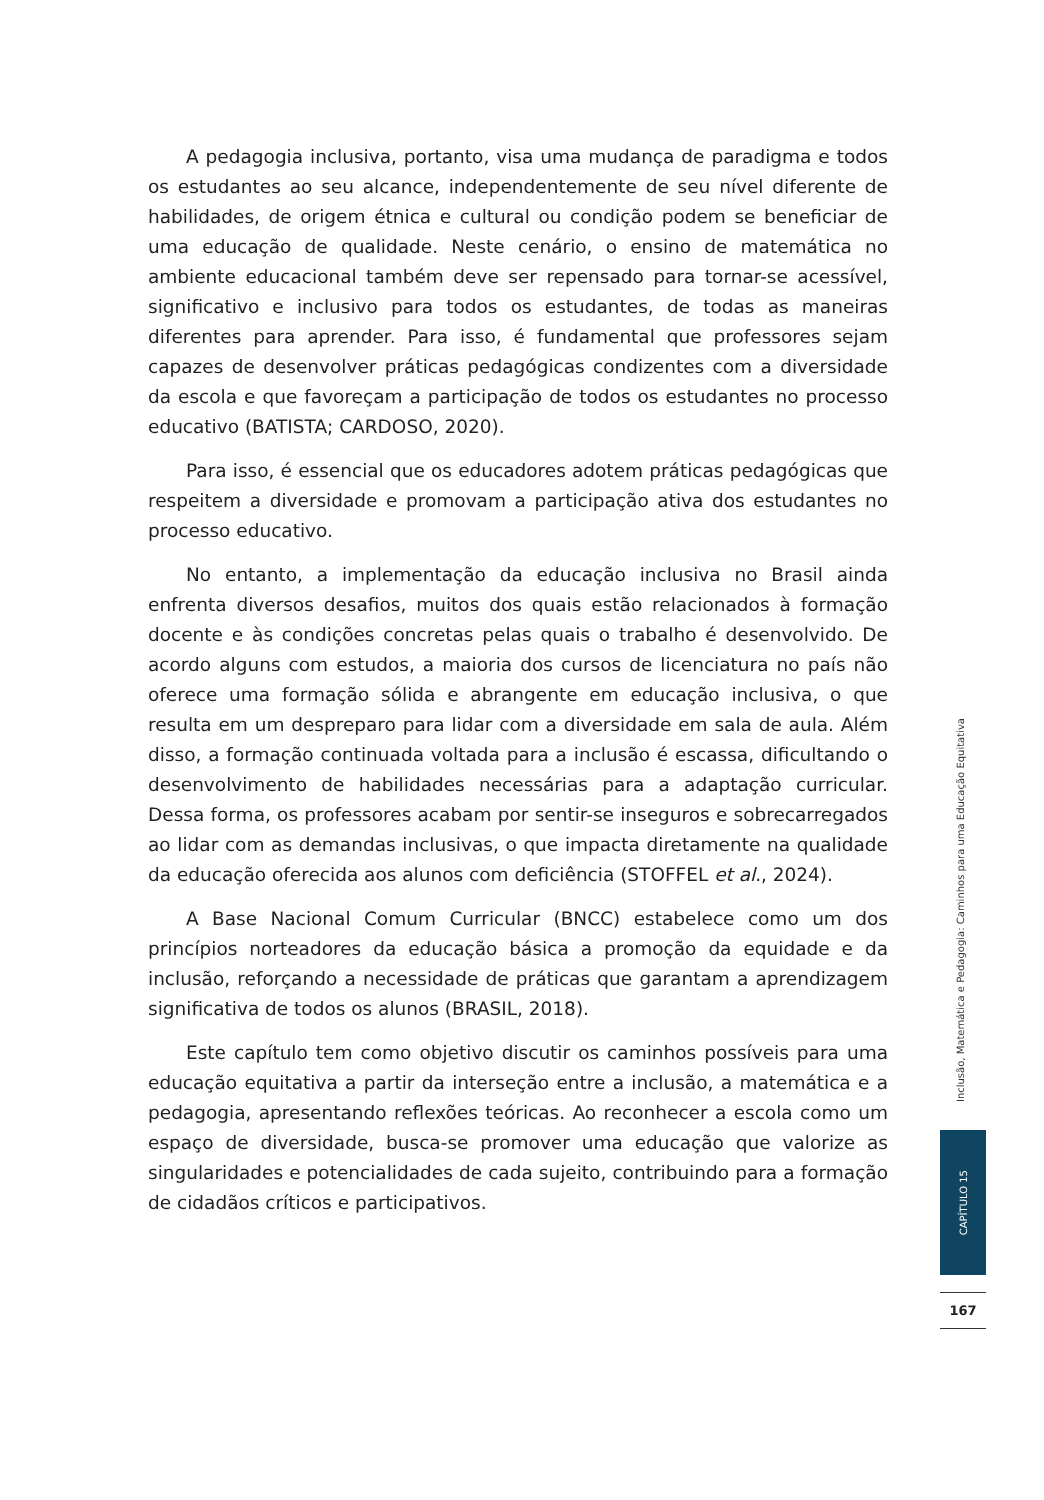A pedagogia inclusiva, portanto, visa uma mudança de paradigma e todos os estudantes ao seu alcance, independentemente de seu nível diferente de habilidades, de origem étnica e cultural ou condição podem se beneficiar de uma educação de qualidade. Neste cenário, o ensino de matemática no ambiente educacional também deve ser repensado para tornar-se acessível, significativo e inclusivo para todos os estudantes, de todas as maneiras diferentes para aprender. Para isso, é fundamental que professores sejam capazes de desenvolver práticas pedagógicas condizentes com a diversidade da escola e que favoreçam a participação de todos os estudantes no processo educativo (BATISTA; CARDOSO, 2020).
Para isso, é essencial que os educadores adotem práticas pedagógicas que respeitem a diversidade e promovam a participação ativa dos estudantes no processo educativo.
No entanto, a implementação da educação inclusiva no Brasil ainda enfrenta diversos desafios, muitos dos quais estão relacionados à formação docente e às condições concretas pelas quais o trabalho é desenvolvido. De acordo alguns com estudos, a maioria dos cursos de licenciatura no país não oferece uma formação sólida e abrangente em educação inclusiva, o que resulta em um despreparo para lidar com a diversidade em sala de aula. Além disso, a formação continuada voltada para a inclusão é escassa, dificultando o desenvolvimento de habilidades necessárias para a adaptação curricular. Dessa forma, os professores acabam por sentir-se inseguros e sobrecarregados ao lidar com as demandas inclusivas, o que impacta diretamente na qualidade da educação oferecida aos alunos com deficiência (STOFFEL et al., 2024).
A Base Nacional Comum Curricular (BNCC) estabelece como um dos princípios norteadores da educação básica a promoção da equidade e da inclusão, reforçando a necessidade de práticas que garantam a aprendizagem significativa de todos os alunos (BRASIL, 2018).
Este capítulo tem como objetivo discutir os caminhos possíveis para uma educação equitativa a partir da interseção entre a inclusão, a matemática e a pedagogia, apresentando reflexões teóricas. Ao reconhecer a escola como um espaço de diversidade, busca-se promover uma educação que valorize as singularidades e potencialidades de cada sujeito, contribuindo para a formação de cidadãos críticos e participativos.
Inclusão, Matemática e Pedagogia: Caminhos para uma Educação Equitativa
CAPÍTULO 15
167